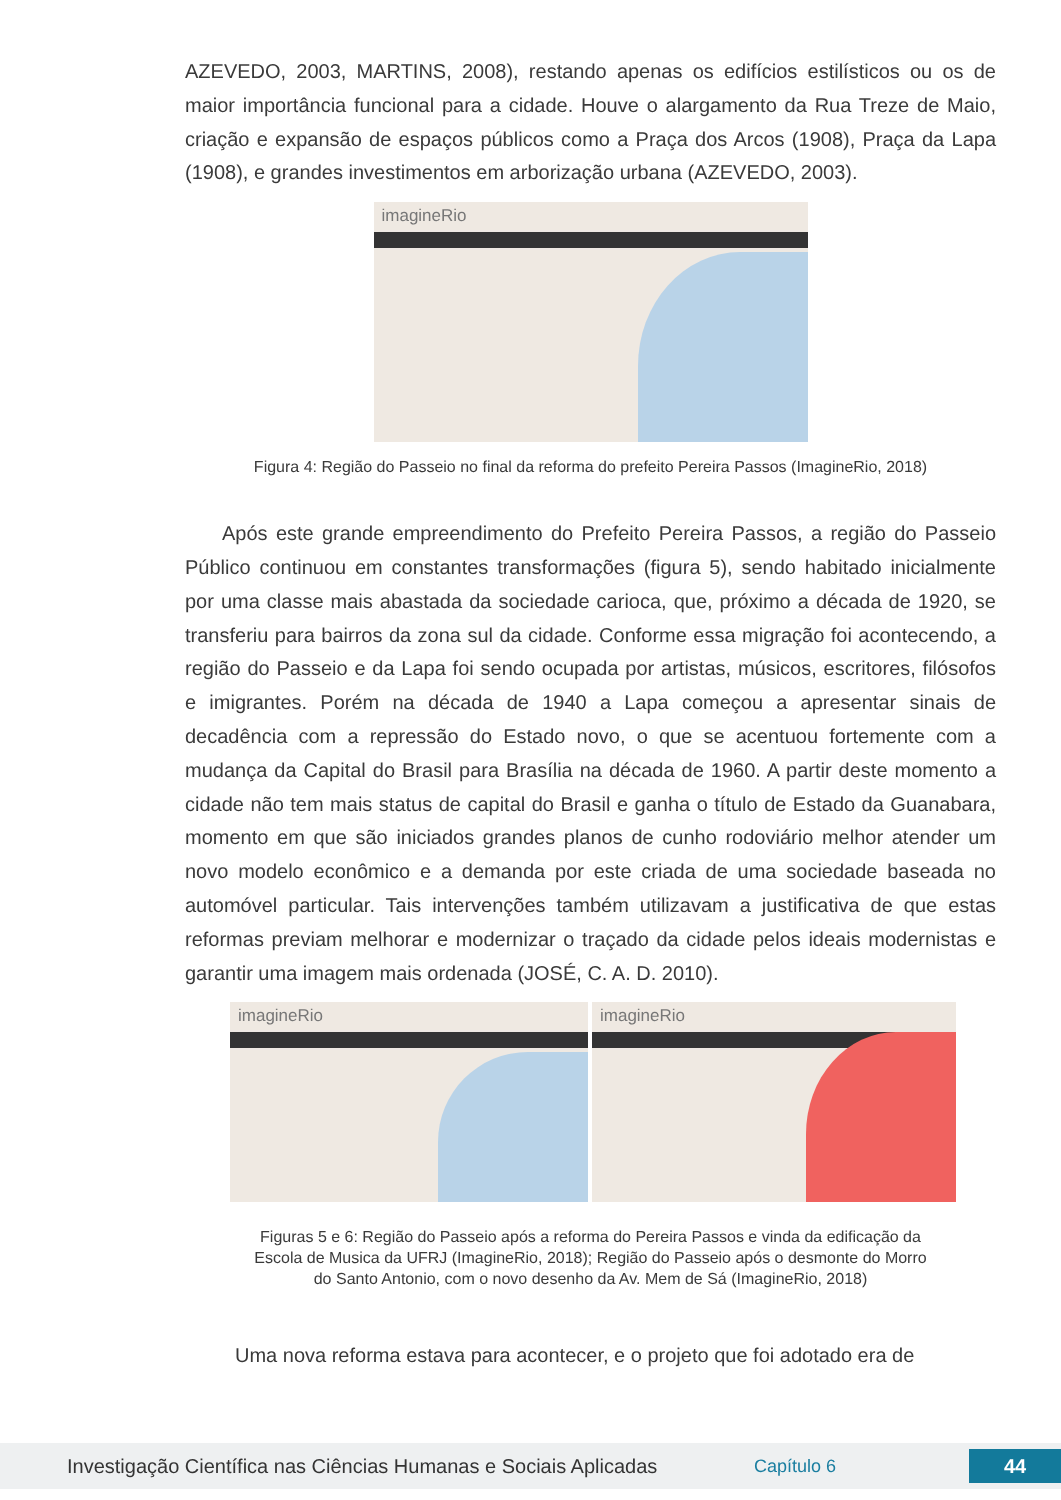AZEVEDO, 2003, MARTINS, 2008), restando apenas os edifícios estilísticos ou os de maior importância funcional para a cidade. Houve o alargamento da Rua Treze de Maio, criação e expansão de espaços públicos como a Praça dos Arcos (1908), Praça da Lapa (1908), e grandes investimentos em arborização urbana (AZEVEDO, 2003).
imagineRio
Figura 4: Região do Passeio no final da reforma do prefeito Pereira Passos (ImagineRio, 2018)
Após este grande empreendimento do Prefeito Pereira Passos, a região do Passeio Público continuou em constantes transformações (figura 5), sendo habitado inicialmente por uma classe mais abastada da sociedade carioca, que, próximo a década de 1920, se transferiu para bairros da zona sul da cidade. Conforme essa migração foi acontecendo, a região do Passeio e da Lapa foi sendo ocupada por artistas, músicos, escritores, filósofos e imigrantes. Porém na década de 1940 a Lapa começou a apresentar sinais de decadência com a repressão do Estado novo, o que se acentuou fortemente com a mudança da Capital do Brasil para Brasília na década de 1960. A partir deste momento a cidade não tem mais status de capital do Brasil e ganha o título de Estado da Guanabara, momento em que são iniciados grandes planos de cunho rodoviário melhor atender um novo modelo econômico e a demanda por este criada de uma sociedade baseada no automóvel particular. Tais intervenções também utilizavam a justificativa de que estas reformas previam melhorar e modernizar o traçado da cidade pelos ideais modernistas e garantir uma imagem mais ordenada (JOSÉ, C. A. D. 2010).
imagineRio
imagineRio
Figuras 5 e 6: Região do Passeio após a reforma do Pereira Passos e vinda da edificação da
Escola de Musica da UFRJ (ImagineRio, 2018); Região do Passeio após o desmonte do Morro
do Santo Antonio, com o novo desenho da Av. Mem de Sá (ImagineRio, 2018)
Uma nova reforma estava para acontecer, e o projeto que foi adotado era de
Investigação Científica nas Ciências Humanas e Sociais Aplicadas
Capítulo 6
44